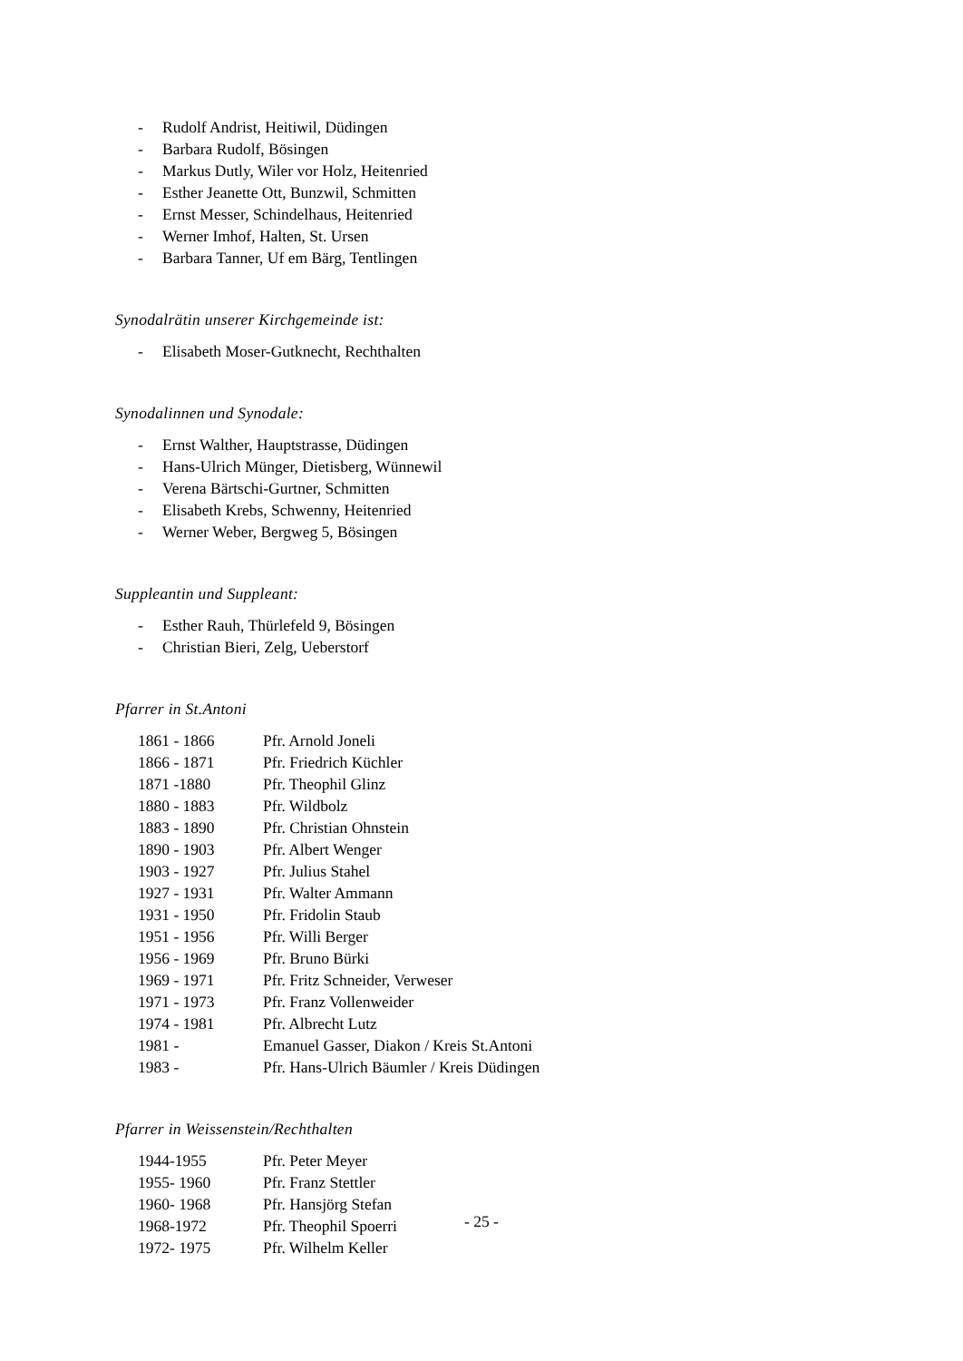- Rudolf Andrist, Heitiwil, Düdingen
- Barbara Rudolf, Bösingen
- Markus Dutly, Wiler vor Holz, Heitenried
- Esther Jeanette Ott, Bunzwil, Schmitten
- Ernst Messer, Schindelhaus, Heitenried
- Werner Imhof, Halten, St. Ursen
- Barbara Tanner, Uf em Bärg, Tentlingen
Synodalrätin unserer Kirchgemeinde ist:
- Elisabeth Moser-Gutknecht, Rechthalten
Synodalinnen und Synodale:
- Ernst Walther, Hauptstrasse, Düdingen
- Hans-Ulrich Münger, Dietisberg, Wünnewil
- Verena Bärtschi-Gurtner, Schmitten
- Elisabeth Krebs, Schwenny, Heitenried
- Werner Weber, Bergweg 5, Bösingen
Suppleantin und Suppleant:
- Esther Rauh, Thürlefeld 9, Bösingen
- Christian Bieri, Zelg, Ueberstorf
Pfarrer in St.Antoni
| 1861 - 1866 | Pfr. Arnold Joneli |
| 1866 - 1871 | Pfr. Friedrich Küchler |
| 1871 -1880 | Pfr. Theophil Glinz |
| 1880 - 1883 | Pfr. Wildbolz |
| 1883 - 1890 | Pfr. Christian Ohnstein |
| 1890 - 1903 | Pfr. Albert Wenger |
| 1903 - 1927 | Pfr. Julius Stahel |
| 1927 - 1931 | Pfr. Walter Ammann |
| 1931 - 1950 | Pfr. Fridolin Staub |
| 1951 - 1956 | Pfr. Willi Berger |
| 1956 - 1969 | Pfr. Bruno Bürki |
| 1969 - 1971 | Pfr. Fritz Schneider, Verweser |
| 1971 - 1973 | Pfr. Franz Vollenweider |
| 1974 - 1981 | Pfr. Albrecht Lutz |
| 1981 - | Emanuel Gasser, Diakon / Kreis St.Antoni |
| 1983 - | Pfr. Hans-Ulrich Bäumler / Kreis Düdingen |
Pfarrer in Weissenstein/Rechthalten
| 1944-1955 | Pfr. Peter Meyer |
| 1955- 1960 | Pfr. Franz Stettler |
| 1960- 1968 | Pfr. Hansjörg Stefan |
| 1968-1972 | Pfr. Theophil Spoerri |
| 1972- 1975 | Pfr. Wilhelm Keller |
- 25 -